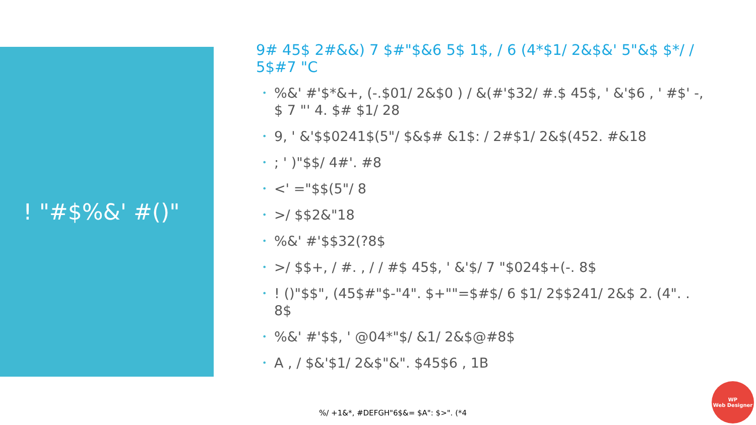! "#$%&' #()"
9# 45$ 2#&&) 7 $#"$&6 5$ 1$, / 6 (4*$1/ 2&$&' 5"&$ $*/ / 5$#7 "C
•%&' #'$*&+, (-.$01/ 2&$0 ) / &(#'$32/ #.$ 45$, ' &'$6 , ' #$' -, $ 7 "' 4. $# $1/ 28
• 9, ' &'$$0241$(5"/ $&$# &1$: / 2#$1/ 2&$(452. #&18
•; ' )"$$/ 4#'. #8
• <' ="$$(5"/ 8
• >/ $$2&"18
•%&' #'$$32(?8$
• >/ $$+, / #. , / / #$ 45$, ' &'$/ 7 "$024$+(-. 8$
•! ()"$$", (45$#"$-"4". $+""=$#$/ 6 $1/ 2$$241/ 2&$ 2. (4". . 8$
•%&' #'$$, ' @04*"$/ &1/ 2&$@#8$
• A , / $&'$1/ 2&$"&". $45$6 , 1B
%/ +1&*, #DEFGH"6$&= $A": $>". (*4
WP
Web Designer